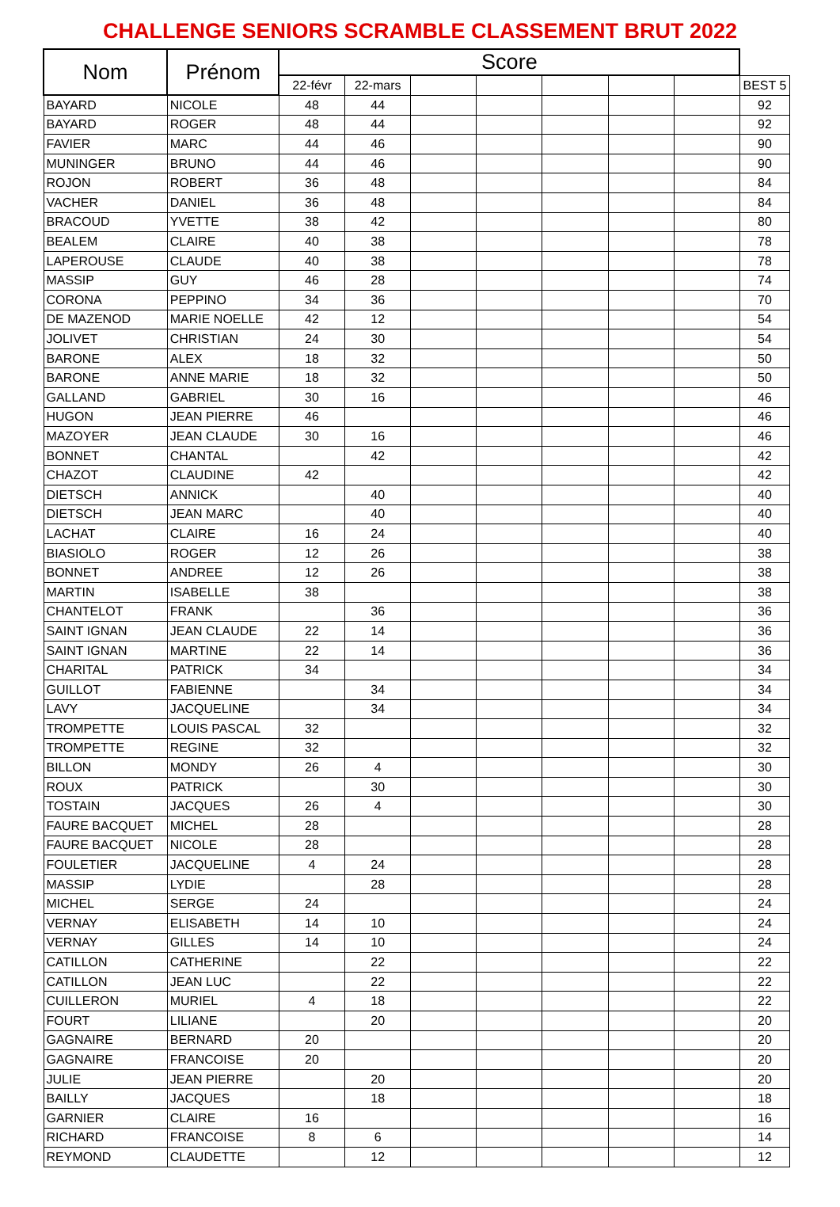CHALLENGE SENIORS SCRAMBLE CLASSEMENT BRUT 2022
| Nom | Prénom | Score | | | | | | | |
| --- | --- | --- | --- | --- | --- | --- | --- | --- | --- |
| | | 22-févr | 22-mars | | | | | | BEST 5 |
| BAYARD | NICOLE | 48 | 44 | | | | | | 92 |
| BAYARD | ROGER | 48 | 44 | | | | | | 92 |
| FAVIER | MARC | 44 | 46 | | | | | | 90 |
| MUNINGER | BRUNO | 44 | 46 | | | | | | 90 |
| ROJON | ROBERT | 36 | 48 | | | | | | 84 |
| VACHER | DANIEL | 36 | 48 | | | | | | 84 |
| BRACOUD | YVETTE | 38 | 42 | | | | | | 80 |
| BEALEM | CLAIRE | 40 | 38 | | | | | | 78 |
| LAPEROUSE | CLAUDE | 40 | 38 | | | | | | 78 |
| MASSIP | GUY | 46 | 28 | | | | | | 74 |
| CORONA | PEPPINO | 34 | 36 | | | | | | 70 |
| DE MAZENOD | MARIE NOELLE | 42 | 12 | | | | | | 54 |
| JOLIVET | CHRISTIAN | 24 | 30 | | | | | | 54 |
| BARONE | ALEX | 18 | 32 | | | | | | 50 |
| BARONE | ANNE MARIE | 18 | 32 | | | | | | 50 |
| GALLAND | GABRIEL | 30 | 16 | | | | | | 46 |
| HUGON | JEAN PIERRE | 46 | | | | | | | 46 |
| MAZOYER | JEAN CLAUDE | 30 | 16 | | | | | | 46 |
| BONNET | CHANTAL | | 42 | | | | | | 42 |
| CHAZOT | CLAUDINE | 42 | | | | | | | 42 |
| DIETSCH | ANNICK | | 40 | | | | | | 40 |
| DIETSCH | JEAN MARC | | 40 | | | | | | 40 |
| LACHAT | CLAIRE | 16 | 24 | | | | | | 40 |
| BIASIOLO | ROGER | 12 | 26 | | | | | | 38 |
| BONNET | ANDREE | 12 | 26 | | | | | | 38 |
| MARTIN | ISABELLE | 38 | | | | | | | 38 |
| CHANTELOT | FRANK | | 36 | | | | | | 36 |
| SAINT IGNAN | JEAN CLAUDE | 22 | 14 | | | | | | 36 |
| SAINT IGNAN | MARTINE | 22 | 14 | | | | | | 36 |
| CHARITAL | PATRICK | 34 | | | | | | | 34 |
| GUILLOT | FABIENNE | | 34 | | | | | | 34 |
| LAVY | JACQUELINE | | 34 | | | | | | 34 |
| TROMPETTE | LOUIS PASCAL | 32 | | | | | | | 32 |
| TROMPETTE | REGINE | 32 | | | | | | | 32 |
| BILLON | MONDY | 26 | 4 | | | | | | 30 |
| ROUX | PATRICK | | 30 | | | | | | 30 |
| TOSTAIN | JACQUES | 26 | 4 | | | | | | 30 |
| FAURE BACQUET | MICHEL | 28 | | | | | | | 28 |
| FAURE BACQUET | NICOLE | 28 | | | | | | | 28 |
| FOULETIER | JACQUELINE | 4 | 24 | | | | | | 28 |
| MASSIP | LYDIE | | 28 | | | | | | 28 |
| MICHEL | SERGE | 24 | | | | | | | 24 |
| VERNAY | ELISABETH | 14 | 10 | | | | | | 24 |
| VERNAY | GILLES | 14 | 10 | | | | | | 24 |
| CATILLON | CATHERINE | | 22 | | | | | | 22 |
| CATILLON | JEAN LUC | | 22 | | | | | | 22 |
| CUILLERON | MURIEL | 4 | 18 | | | | | | 22 |
| FOURT | LILIANE | | 20 | | | | | | 20 |
| GAGNAIRE | BERNARD | 20 | | | | | | | 20 |
| GAGNAIRE | FRANCOISE | 20 | | | | | | | 20 |
| JULIE | JEAN PIERRE | | 20 | | | | | | 20 |
| BAILLY | JACQUES | | 18 | | | | | | 18 |
| GARNIER | CLAIRE | 16 | | | | | | | 16 |
| RICHARD | FRANCOISE | 8 | 6 | | | | | | 14 |
| REYMOND | CLAUDETTE | | 12 | | | | | | 12 |